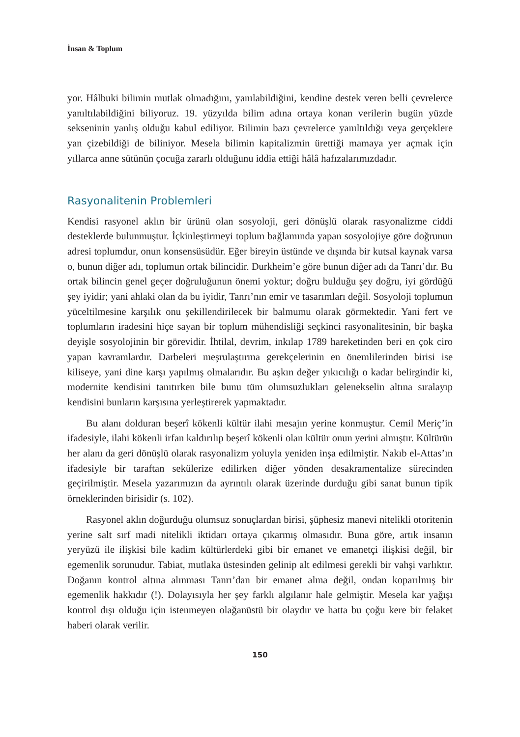İnsan & Toplum
yor. Hâlbuki bilimin mutlak olmadığını, yanılabildiğini, kendine destek veren belli çevrelerce yanıltılabildiğini biliyoruz. 19. yüzyılda bilim adına ortaya konan verilerin bugün yüzde sekseninin yanlış olduğu kabul ediliyor. Bilimin bazı çevrelerce yanıltıldığı veya gerçeklere yan çizebildiği de biliniyor. Mesela bilimin kapitalizmin ürettiği mamaya yer açmak için yıllarca anne sütünün çocuğa zararlı olduğunu iddia ettiği hâlâ hafızalarımızdadır.
Rasyonalitenin Problemleri
Kendisi rasyonel aklın bir ürünü olan sosyoloji, geri dönüşlü olarak rasyonalizme ciddi desteklerde bulunmuştur. İçkinleştirmeyi toplum bağlamında yapan sosyolojiye göre doğrunun adresi toplumdur, onun konsensüsüdür. Eğer bireyin üstünde ve dışında bir kutsal kaynak varsa o, bunun diğer adı, toplumun ortak bilincidir. Durkheim’e göre bunun diğer adı da Tanrı’dır. Bu ortak bilincin genel geçer doğruluğunun önemi yoktur; doğru bulduğu şey doğru, iyi gördüğü şey iyidir; yani ahlaki olan da bu iyidir, Tanrı’nın emir ve tasarımları değil. Sosyoloji toplumun yüceltilmesine karşılık onu şekillendirilecek bir balmumu olarak görmektedir. Yani fert ve toplumların iradesini hiçe sayan bir toplum mühendisliği seçkinci rasyonalitesinin, bir başka deyişle sosyolojinin bir görevidir. İhtilal, devrim, inkılap 1789 hareketinden beri en çok ciro yapan kavramlardır. Darbeleri meşrulaştırma gerekçelerinin en önemlilerinden birisi ise kiliseye, yani dine karşı yapılmış olmalarıdır. Bu aşkın değer yıkıcılığı o kadar belirgindir ki, modernite kendisini tanıtırken bile bunu tüm olumsuzlukları gelenekselin altına sıralayıp kendisini bunların karşısına yerleştirerek yapmaktadır.
Bu alanı dolduran beşerî kökenli kültür ilahi mesajın yerine konmuştur. Cemil Meriç’in ifadesiyle, ilahi kökenli irfan kaldırılıp beşerî kökenli olan kültür onun yerini almıştır. Kültürün her alanı da geri dönüşlü olarak rasyonalizm yoluyla yeniden inşa edilmiştir. Nakıb el-Attas’ın ifadesiyle bir taraftan sekülerize edilirken diğer yönden desakramentalize sürecinden geçirilmiştir. Mesela yazarımızın da ayrıntılı olarak üzerinde durduğu gibi sanat bunun tipik örneklerinden birisidir (s. 102).
Rasyonel aklın doğurduğu olumsuz sonuçlardan birisi, şüphesiz manevi nitelikli otoritenin yerine salt sırf madi nitelikli iktidarı ortaya çıkarmış olmasıdır. Buna göre, artık insanın yeryüzü ile ilişkisi bile kadim kültürlerdeki gibi bir emanet ve emanetçi ilişkisi değil, bir egemenlik sorunudur. Tabiat, mutlaka üstesinden gelinip alt edilmesi gerekli bir vahşi varlıktır. Doğanın kontrol altına alınması Tanrı’dan bir emanet alma değil, ondan koparılmış bir egemenlik hakkıdır (!). Dolayısıyla her şey farklı algılanır hale gelmiştir. Mesela kar yağışı kontrol dışı olduğu için istenmeyen olağanüstü bir olaydır ve hatta bu çoğu kere bir felaket haberi olarak verilir.
150